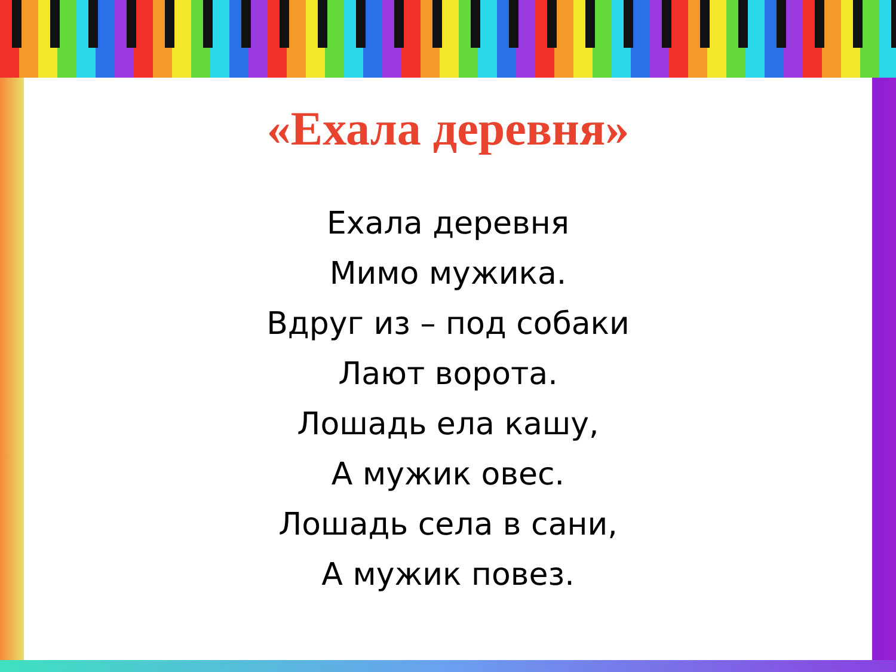«Ехала деревня»
Ехала деревня
Мимо мужика.
Вдруг из – под собаки
Лают ворота.
Лошадь ела кашу,
А мужик овес.
Лошадь села в сани,
А мужик повез.